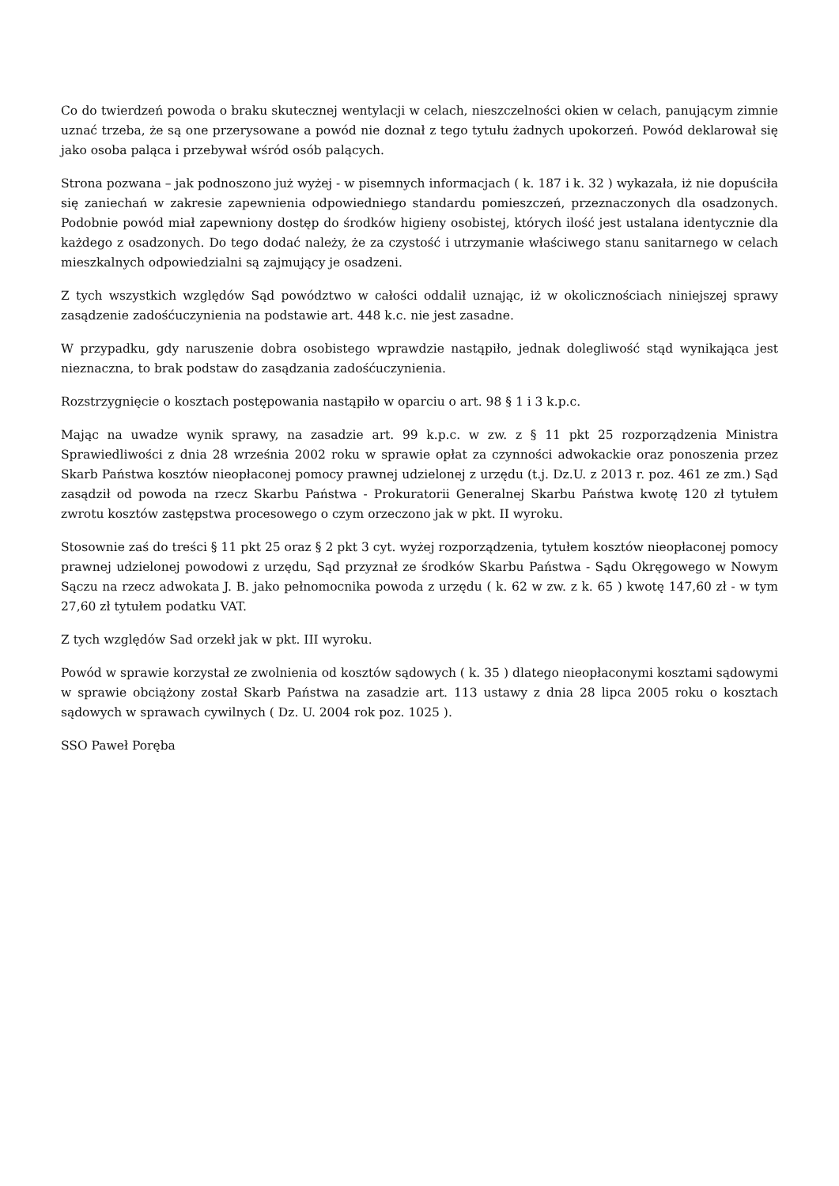Co do twierdzeń powoda o braku skutecznej wentylacji w celach, nieszczelności okien w celach, panującym zimnie uznać trzeba, że są one przerysowane a powód nie doznał z tego tytułu żadnych upokorzeń. Powód deklarował się jako osoba paląca i przebywał wśród osób palących.
Strona pozwana – jak podnoszono już wyżej - w pisemnych informacjach ( k. 187 i k. 32 ) wykazała, iż nie dopuściła się zaniechań w zakresie zapewnienia odpowiedniego standardu pomieszczeń, przeznaczonych dla osadzonych. Podobnie powód miał zapewniony dostęp do środków higieny osobistej, których ilość jest ustalana identycznie dla każdego z osadzonych. Do tego dodać należy, że za czystość i utrzymanie właściwego stanu sanitarnego w celach mieszkalnych odpowiedzialni są zajmujący je osadzeni.
Z tych wszystkich względów Sąd powództwo w całości oddalił uznając, iż w okolicznościach niniejszej sprawy zasądzenie zadośćuczynienia na podstawie art. 448 k.c. nie jest zasadne.
W przypadku, gdy naruszenie dobra osobistego wprawdzie nastąpiło, jednak dolegliwość stąd wynikająca jest nieznaczna, to brak podstaw do zasądzania zadośćuczynienia.
Rozstrzygnięcie o kosztach postępowania nastąpiło w oparciu o art. 98 § 1 i 3 k.p.c.
Mając na uwadze wynik sprawy, na zasadzie art. 99 k.p.c. w zw. z § 11 pkt 25 rozporządzenia Ministra Sprawiedliwości z dnia 28 września 2002 roku w sprawie opłat za czynności adwokackie oraz ponoszenia przez Skarb Państwa kosztów nieopłaconej pomocy prawnej udzielonej z urzędu (t.j. Dz.U. z 2013 r. poz. 461 ze zm.) Sąd zasądził od powoda na rzecz Skarbu Państwa - Prokuratorii Generalnej Skarbu Państwa kwotę 120 zł tytułem zwrotu kosztów zastępstwa procesowego o czym orzeczono jak w pkt. II wyroku.
Stosownie zaś do treści § 11 pkt 25 oraz § 2 pkt 3 cyt. wyżej rozporządzenia, tytułem kosztów nieopłaconej pomocy prawnej udzielonej powodowi z urzędu, Sąd przyznał ze środków Skarbu Państwa - Sądu Okręgowego w Nowym Sączu na rzecz adwokata J. B. jako pełnomocnika powoda z urzędu ( k. 62 w zw. z k. 65 ) kwotę 147,60 zł - w tym 27,60 zł tytułem podatku VAT.
Z tych względów Sad orzekł jak w pkt. III wyroku.
Powód w sprawie korzystał ze zwolnienia od kosztów sądowych ( k. 35 ) dlatego nieopłaconymi kosztami sądowymi w sprawie obciążony został Skarb Państwa na zasadzie art. 113 ustawy z dnia 28 lipca 2005 roku o kosztach sądowych w sprawach cywilnych ( Dz. U. 2004 rok poz. 1025 ).
SSO Paweł Poręba